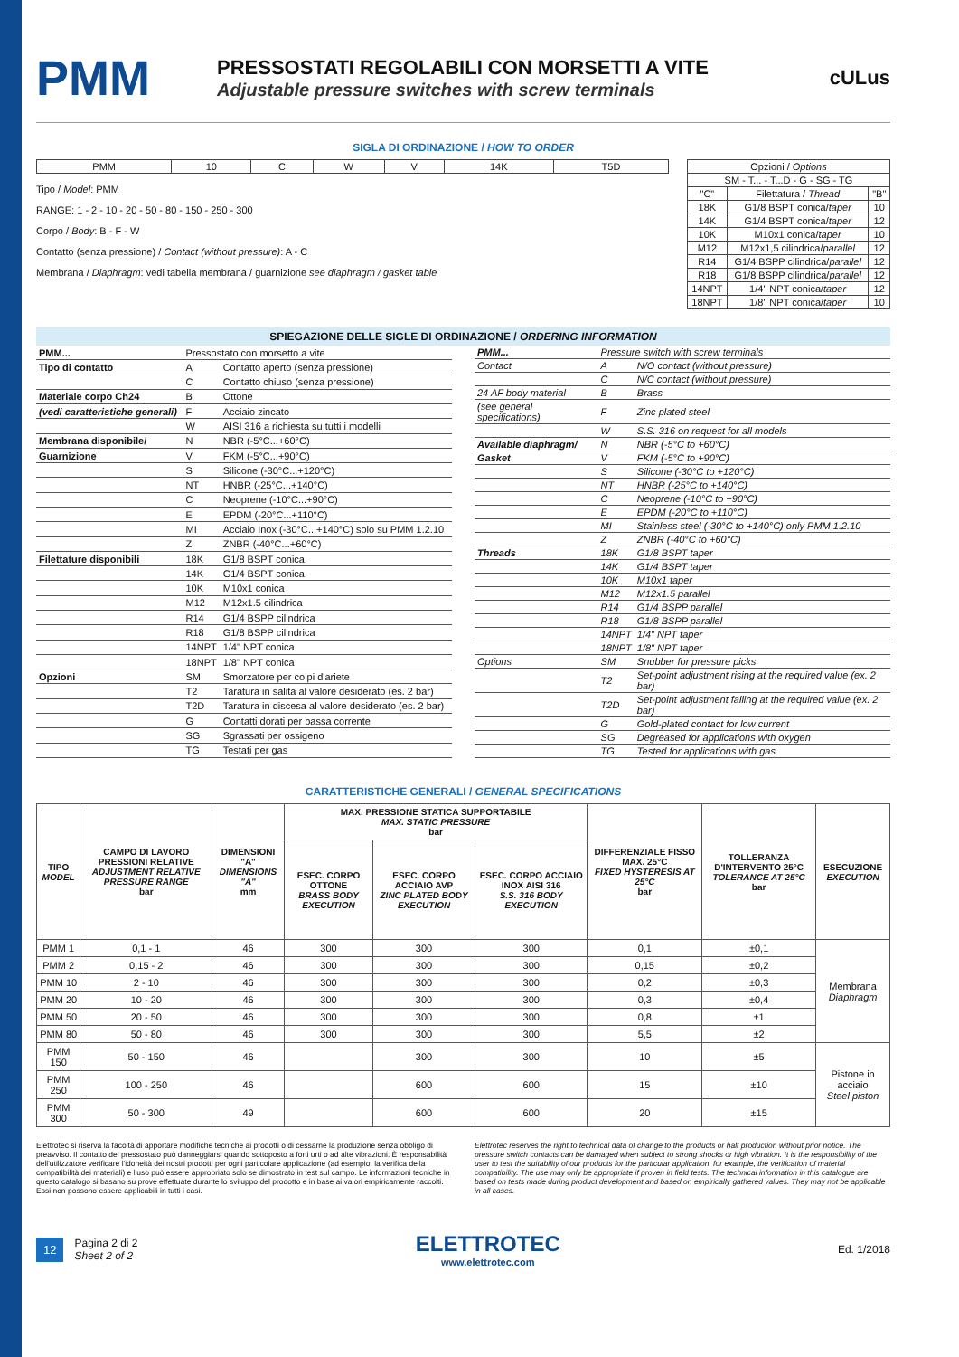PMM
PRESSOSTATI REGOLABILI CON MORSETTI A VITE
Adjustable pressure switches with screw terminals
cULus
SIGLA DI ORDINAZIONE / HOW TO ORDER
| PMM | 10 | C | W | V | 14K | T5D |
Tipo / Model: PMM
RANGE: 1 - 2 - 10 - 20 - 50 - 80 - 150 - 250 - 300
Corpo / Body: B - F - W
Contatto (senza pressione) / Contact (without pressure): A - C
Membrana / Diaphragm: vedi tabella membrana / guarnizione see diaphragm / gasket table
| Opzioni / Options | | |
| SM - T... - T...D - G - SG - TG | | |
| "C" | Filettatura / Thread | "B" |
| 18K | G1/8 BSPT conica/ taper | 10 |
| 14K | G1/4 BSPT conica/ taper | 12 |
| 10K | M10x1 conica/ taper | 10 |
| M12 | M12x1,5 cilindrica/ parallel | 12 |
| R14 | G1/4 BSPP cilindrica/ parallel | 12 |
| R18 | G1/8 BSPP cilindrica/ parallel | 12 |
| 14NPT | 1/4" NPT conica/ taper | 12 |
| 18NPT | 1/8" NPT conica/ taper | 10 |
SPIEGAZIONE DELLE SIGLE DI ORDINAZIONE / ORDERING INFORMATION
| PMM... | Pressostato con morsetto a vite | |
| Tipo di contatto | A | Contatto aperto (senza pressione) |
| | C | Contatto chiuso (senza pressione) |
| Materiale corpo Ch24 | B | Ottone |
| (vedi caratteristiche generali) | F | Acciaio zincato |
| | W | AISI 316 a richiesta su tutti i modelli |
| Membrana disponibile/ | N | NBR (-5°C...+60°C) |
| Guarnizione | V | FKM (-5°C...+90°C) |
| | S | Silicone (-30°C...+120°C) |
| | NT | HNBR (-25°C...+140°C) |
| | C | Neoprene (-10°C...+90°C) |
| | E | EPDM (-20°C...+110°C) |
| | MI | Acciaio Inox (-30°C...+140°C) solo su PMM 1.2.10 |
| | Z | ZNBR (-40°C...+60°C) |
| Filettature disponibili | 18K | G1/8 BSPT conica |
| | 14K | G1/4 BSPT conica |
| | 10K | M10x1 conica |
| | M12 | M12x1.5 cilindrica |
| | R14 | G1/4 BSPP cilindrica |
| | R18 | G1/8 BSPP cilindrica |
| | 14NPT | 1/4" NPT conica |
| | 18NPT | 1/8" NPT conica |
| Opzioni | SM | Smorzatore per colpi d'ariete |
| | T2 | Taratura in salita al valore desiderato (es. 2 bar) |
| | T2D | Taratura in discesa al valore desiderato (es. 2 bar) |
| | G | Contatti dorati per bassa corrente |
| | SG | Sgrassati per ossigeno |
| | TG | Testati per gas |
| PMM... | Pressure switch with screw terminals | |
| Contact | A | N/O contact (without pressure) |
| | C | N/C contact (without pressure) |
| 24 AF body material | B | Brass |
| (see general specifications) | F | Zinc plated steel |
| | W | S.S. 316 on request for all models |
| Available diaphragm/ | N | NBR (-5°C to +60°C) |
| Gasket | V | FKM (-5°C to +90°C) |
| | S | Silicone (-30°C to +120°C) |
| | NT | HNBR (-25°C to +140°C) |
| | C | Neoprene (-10°C to +90°C) |
| | E | EPDM (-20°C to +110°C) |
| | MI | Stainless steel (-30°C to +140°C) only PMM 1.2.10 |
| | Z | ZNBR (-40°C to +60°C) |
| Threads | 18K | G1/8 BSPT taper |
| | 14K | G1/4 BSPT taper |
| | 10K | M10x1 taper |
| | M12 | M12x1.5 parallel |
| | R14 | G1/4 BSPP parallel |
| | R18 | G1/8 BSPP parallel |
| | 14NPT | 1/4" NPT taper |
| | 18NPT | 1/8" NPT taper |
| Options | SM | Snubber for pressure picks |
| | T2 | Set-point adjustment rising at the required value (ex. 2 bar) |
| | T2D | Set-point adjustment falling at the required value (ex. 2 bar) |
| | G | Gold-plated contact for low current |
| | SG | Degreased for applications with oxygen |
| | TG | Tested for applications with gas |
CARATTERISTICHE GENERALI / GENERAL SPECIFICATIONS
| TIPO MODEL | CAMPO DI LAVORO PRESSIONI RELATIVE ADJUSTMENT RELATIVE PRESSURE RANGE bar | DIMENSIONI "A" DIMENSIONS "A" mm | MAX. PRESSIONE STATICA SUPPORTABILE MAX. STATIC PRESSURE bar | | | DIFFERENZIALE FISSO MAX. 25°C FIXED HYSTERESIS AT 25°C bar | TOLLERANZA D'INTERVENTO 25°C TOLERANCE AT 25°C bar | ESECUZIONE EXECUTION |
| --- | --- | --- | --- | --- | --- | --- | --- | --- |
| | | | ESEC. CORPO OTTONE BRASS BODY EXECUTION | ESEC. CORPO ACCIAIO AVP ZINC PLATED BODY EXECUTION | ESEC. CORPO ACCIAIO INOX AISI 316 S.S. 316 BODY EXECUTION | | | |
| PMM 1 | 0,1 - 1 | 46 | 300 | 300 | 300 | 0,1 | ±0,1 | Membrana Diaphragm |
| PMM 2 | 0,15 - 2 | 46 | 300 | 300 | 300 | 0,15 | ±0,2 | |
| PMM 10 | 2 - 10 | 46 | 300 | 300 | 300 | 0,2 | ±0,3 | |
| PMM 20 | 10 - 20 | 46 | 300 | 300 | 300 | 0,3 | ±0,4 | |
| PMM 50 | 20 - 50 | 46 | 300 | 300 | 300 | 0,8 | ±1 | |
| PMM 80 | 50 - 80 | 46 | 300 | 300 | 300 | 5,5 | ±2 | |
| PMM 150 | 50 - 150 | 46 | | 300 | 300 | 10 | ±5 | Pistone in acciaio Steel piston |
| PMM 250 | 100 - 250 | 46 | | 600 | 600 | 15 | ±10 | |
| PMM 300 | 50 - 300 | 49 | | 600 | 600 | 20 | ±15 | |
Elettrotec si riserva la facoltà di apportare modifiche tecniche ai prodotti o di cessarne la produzione senza obbligo di preavviso. Il contatto del pressostato può danneggiarsi quando sottoposto a forti urti o ad alte vibrazioni. È responsabilità dell'utilizzatore verificare l'idoneità dei nostri prodotti per ogni particolare applicazione (ad esempio, la verifica della compatibilità dei materiali) e l'uso può essere appropriato solo se dimostrato in test sul campo. Le informazioni tecniche in questo catalogo si basano su prove effettuate durante lo sviluppo del prodotto e in base ai valori empiricamente raccolti. Essi non possono essere applicabili in tutti i casi.
Elettrotec reserves the right to technical data of change to the products or halt production without prior notice. The pressure switch contacts can be damaged when subject to strong shocks or high vibration. It is the responsibility of the user to test the suitability of our products for the particular application, for example, the verification of material compatibility. The use may only be appropriate if proven in field tests. The technical information in this catalogue are based on tests made during product development and based on empirically gathered values. They may not be applicable in all cases.
12 Pagina 2 di 2
Sheet 2 of 2
ELETTROTEC
www.elettrotec.com
Ed. 1/2018